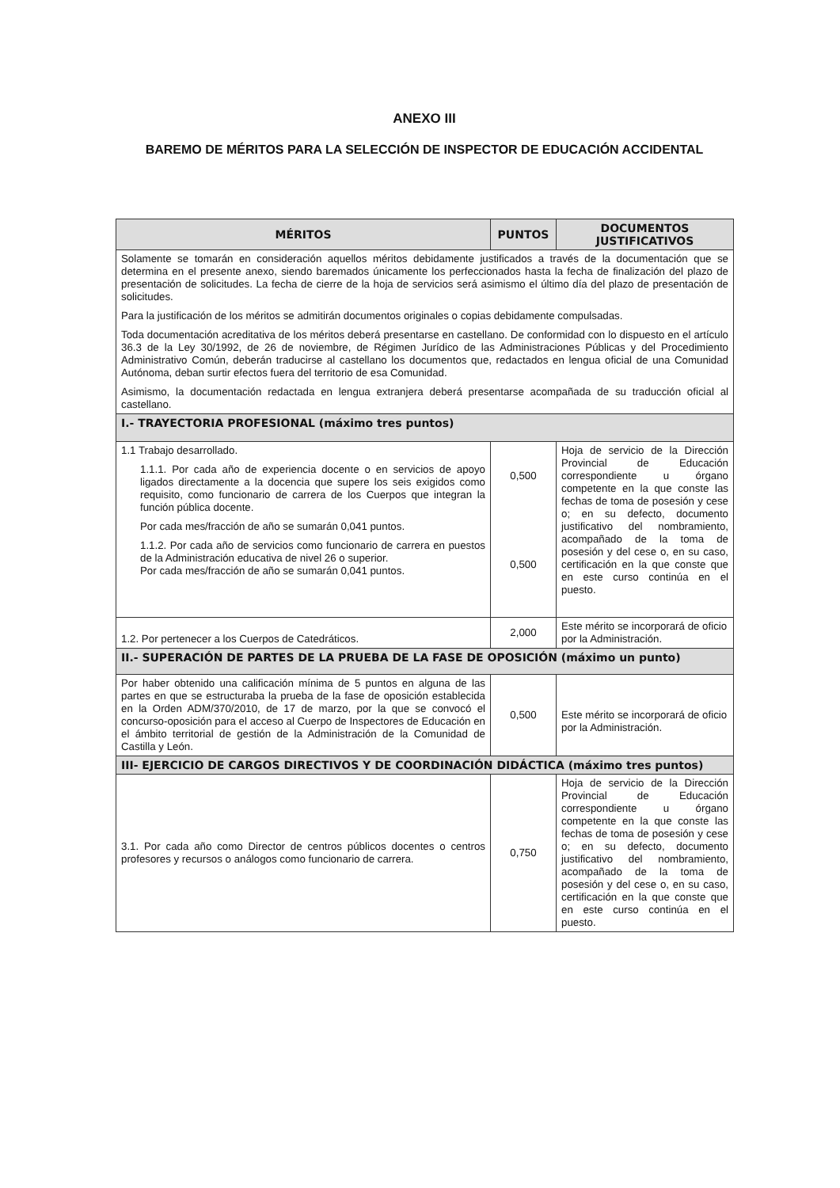ANEXO III
BAREMO DE MÉRITOS PARA LA SELECCIÓN DE INSPECTOR DE EDUCACIÓN ACCIDENTAL
| MÉRITOS | PUNTOS | DOCUMENTOS JUSTIFICATIVOS |
| --- | --- | --- |
| Solamente se tomarán en consideración aquellos méritos debidamente justificados a través de la documentación que se determina en el presente anexo, siendo baremados únicamente los perfeccionados hasta la fecha de finalización del plazo de presentación de solicitudes. La fecha de cierre de la hoja de servicios será asimismo el último día del plazo de presentación de solicitudes. Para la justificación de los méritos se admitirán documentos originales o copias debidamente compulsadas. Toda documentación acreditativa de los méritos deberá presentarse en castellano. De conformidad con lo dispuesto en el artículo 36.3 de la Ley 30/1992, de 26 de noviembre, de Régimen Jurídico de las Administraciones Públicas y del Procedimiento Administrativo Común, deberán traducirse al castellano los documentos que, redactados en lengua oficial de una Comunidad Autónoma, deban surtir efectos fuera del territorio de esa Comunidad. Asimismo, la documentación redactada en lengua extranjera deberá presentarse acompañada de su traducción oficial al castellano. | | |
| I.- TRAYECTORIA PROFESIONAL (máximo tres puntos) | | |
| 1.1 Trabajo desarrollado. 1.1.1. Por cada año de experiencia docente o en servicios de apoyo ligados directamente a la docencia que supere los seis exigidos como requisito, como funcionario de carrera de los Cuerpos que integran la función pública docente. Por cada mes/fracción de año se sumarán 0,041 puntos. 1.1.2. Por cada año de servicios como funcionario de carrera en puestos de la Administración educativa de nivel 26 o superior. Por cada mes/fracción de año se sumarán 0,041 puntos. | 0,500 0,500 | Hoja de servicio de la Dirección Provincial de Educación correspondiente u órgano competente en la que conste las fechas de toma de posesión y cese o; en su defecto, documento justificativo del nombramiento, acompañado de la toma de posesión y del cese o, en su caso, certificación en la que conste que en este curso continúa en el puesto. |
| 1.2. Por pertenecer a los Cuerpos de Catedráticos. | 2,000 | Este mérito se incorporará de oficio por la Administración. |
| II.- SUPERACIÓN DE PARTES DE LA PRUEBA DE LA FASE DE OPOSICIÓN (máximo un punto) | | |
| Por haber obtenido una calificación mínima de 5 puntos en alguna de las partes en que se estructuraba la prueba de la fase de oposición establecida en la Orden ADM/370/2010, de 17 de marzo, por la que se convocó el concurso-oposición para el acceso al Cuerpo de Inspectores de Educación en el ámbito territorial de gestión de la Administración de la Comunidad de Castilla y León. | 0,500 | Este mérito se incorporará de oficio por la Administración. |
| III- EJERCICIO DE CARGOS DIRECTIVOS Y DE COORDINACIÓN DIDÁCTICA (máximo tres puntos) | | |
| 3.1. Por cada año como Director de centros públicos docentes o centros profesores y recursos o análogos como funcionario de carrera. | 0,750 | Hoja de servicio de la Dirección Provincial de Educación correspondiente u órgano competente en la que conste las fechas de toma de posesión y cese o; en su defecto, documento justificativo del nombramiento, acompañado de la toma de posesión y del cese o, en su caso, certificación en la que conste que en este curso continúa en el puesto. |